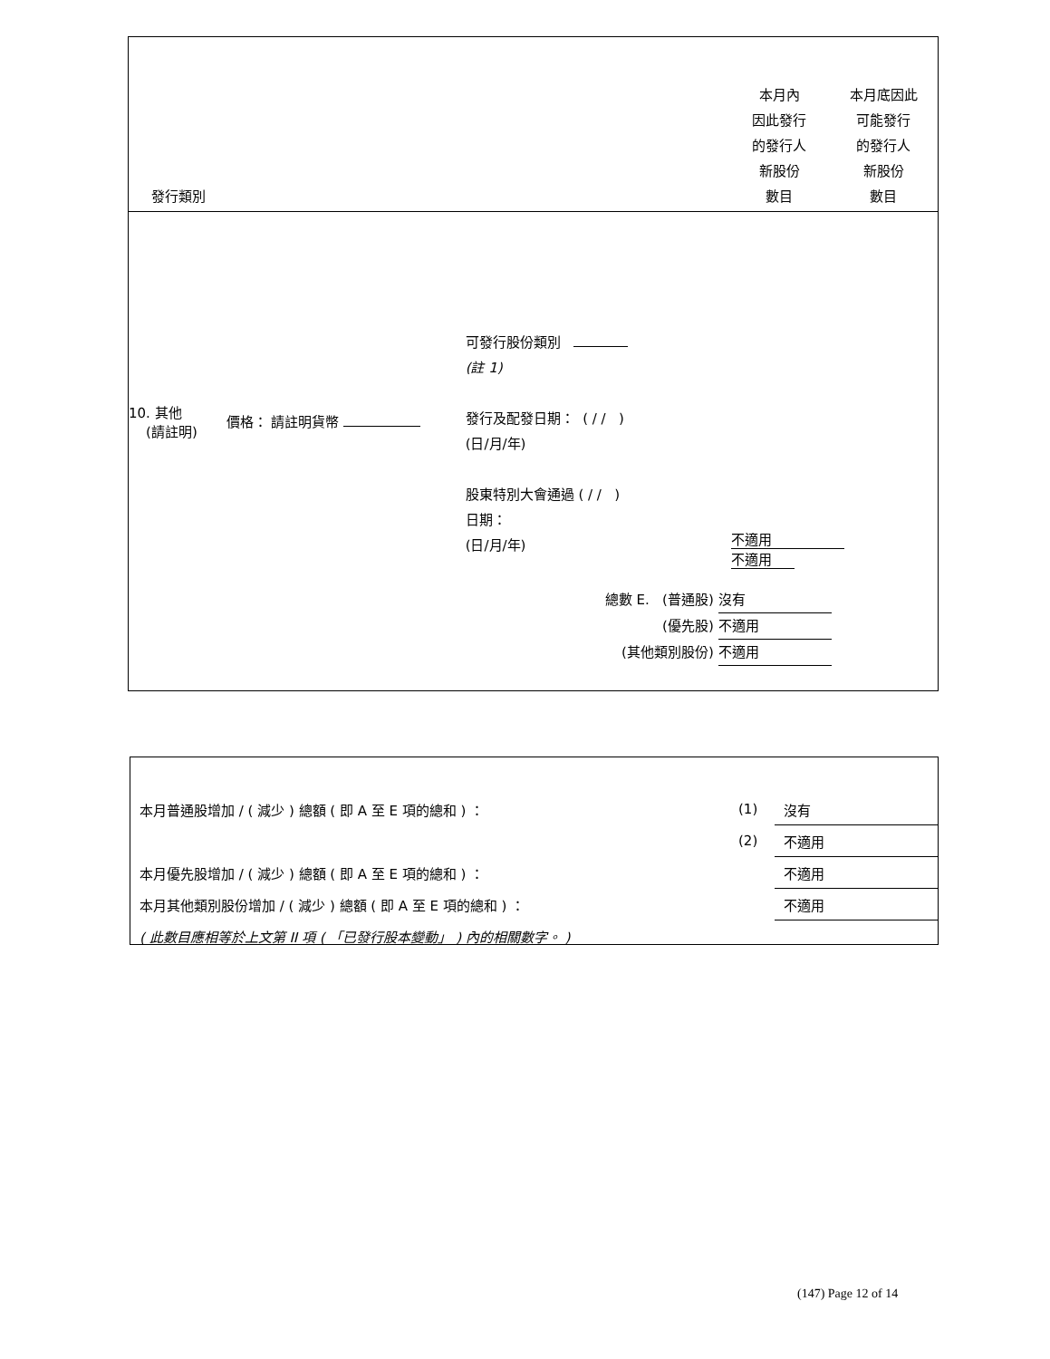發行類別
本月內
因此發行
的發行人
新股份
數目
本月底因此
可能發行
的發行人
新股份
數目
10. 其他
(請註明)
價格： 請註明貨幣
可發行股份類別
(註 1)
發行及配發日期： ( / / )
(日/月/年)
股東特別大會通過 ( / / )
日期：
(日/月/年)
不適用 不適用
總數 E. (普通股) 沒有
(優先股) 不適用
(其他類別股份) 不適用
| 本月普通股增加 / ( 減少 ) 總額 ( 即 A 至 E 項的總和 ) ： | (1) | 沒有 |
| | (2) | 不適用 |
| 本月優先股增加 / ( 減少 ) 總額 ( 即 A 至 E 項的總和 ) ： | | 不適用 |
| 本月其他類別股份增加 / ( 減少 ) 總額 ( 即 A 至 E 項的總和 ) ： | | 不適用 |
| ( 此數目應相等於上文第 II 項 ( 「已發行股本變動」 ) 內的相關數字。 ) | | |
(147) Page 12 of 14